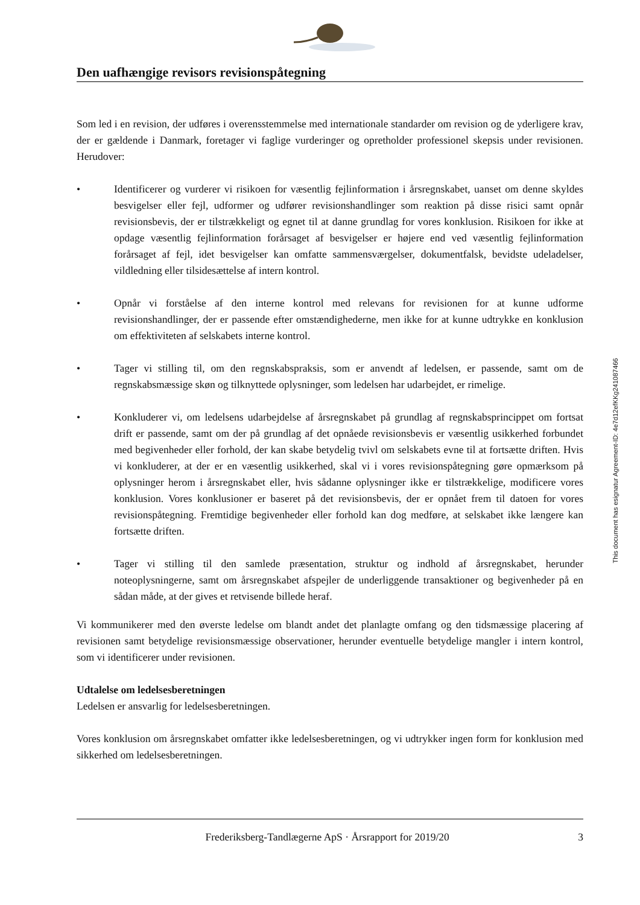Den uafhængige revisors revisionspåtegning
Som led i en revision, der udføres i overensstemmelse med internationale standarder om revision og de yderligere krav, der er gældende i Danmark, foretager vi faglige vurderinger og opretholder professionel skepsis under revisionen. Herudover:
• Identificerer og vurderer vi risikoen for væsentlig fejlinformation i årsregnskabet, uanset om denne skyldes besvigelser eller fejl, udformer og udfører revisionshandlinger som reaktion på disse risici samt opnår revisionsbevis, der er tilstrækkeligt og egnet til at danne grundlag for vores konklusion. Risikoen for ikke at opdage væsentlig fejlinformation forårsaget af besvigelser er højere end ved væsentlig fejlinformation forårsaget af fejl, idet besvigelser kan omfatte sammensværgelser, dokumentfalsk, bevidste udeladelser, vildledning eller tilsidesættelse af intern kontrol.
• Opnår vi forståelse af den interne kontrol med relevans for revisionen for at kunne udforme revisionshandlinger, der er passende efter omstændighederne, men ikke for at kunne udtrykke en konklusion om effektiviteten af selskabets interne kontrol.
• Tager vi stilling til, om den regnskabspraksis, som er anvendt af ledelsen, er passende, samt om de regnskabsmæssige skøn og tilknyttede oplysninger, som ledelsen har udarbejdet, er rimelige.
• Konkluderer vi, om ledelsens udarbejdelse af årsregnskabet på grundlag af regnskabsprincippet om fortsat drift er passende, samt om der på grundlag af det opnåede revisionsbevis er væsentlig usikkerhed forbundet med begivenheder eller forhold, der kan skabe betydelig tvivl om selskabets evne til at fortsætte driften. Hvis vi konkluderer, at der er en væsentlig usikkerhed, skal vi i vores revisionspåtegning gøre opmærksom på oplysninger herom i årsregnskabet eller, hvis sådanne oplysninger ikke er tilstrækkelige, modificere vores konklusion. Vores konklusioner er baseret på det revisionsbevis, der er opnået frem til datoen for vores revisionspåtegning. Fremtidige begivenheder eller forhold kan dog medføre, at selskabet ikke længere kan fortsætte driften.
• Tager vi stilling til den samlede præsentation, struktur og indhold af årsregnskabet, herunder noteoplysningerne, samt om årsregnskabet afspejler de underliggende transaktioner og begivenheder på en sådan måde, at der gives et retvisende billede heraf.
Vi kommunikerer med den øverste ledelse om blandt andet det planlagte omfang og den tidsmæssige placering af revisionen samt betydelige revisionsmæssige observationer, herunder eventuelle betydelige mangler i intern kontrol, som vi identificerer under revisionen.
Udtalelse om ledelsesberetningen
Ledelsen er ansvarlig for ledelsesberetningen.
Vores konklusion om årsregnskabet omfatter ikke ledelsesberetningen, og vi udtrykker ingen form for konklusion med sikkerhed om ledelsesberetningen.
This document has esignatur Agreement-ID: 4e7d12efKKg241087466
Frederiksberg-Tandlægerne ApS · Årsrapport for 2019/20 3